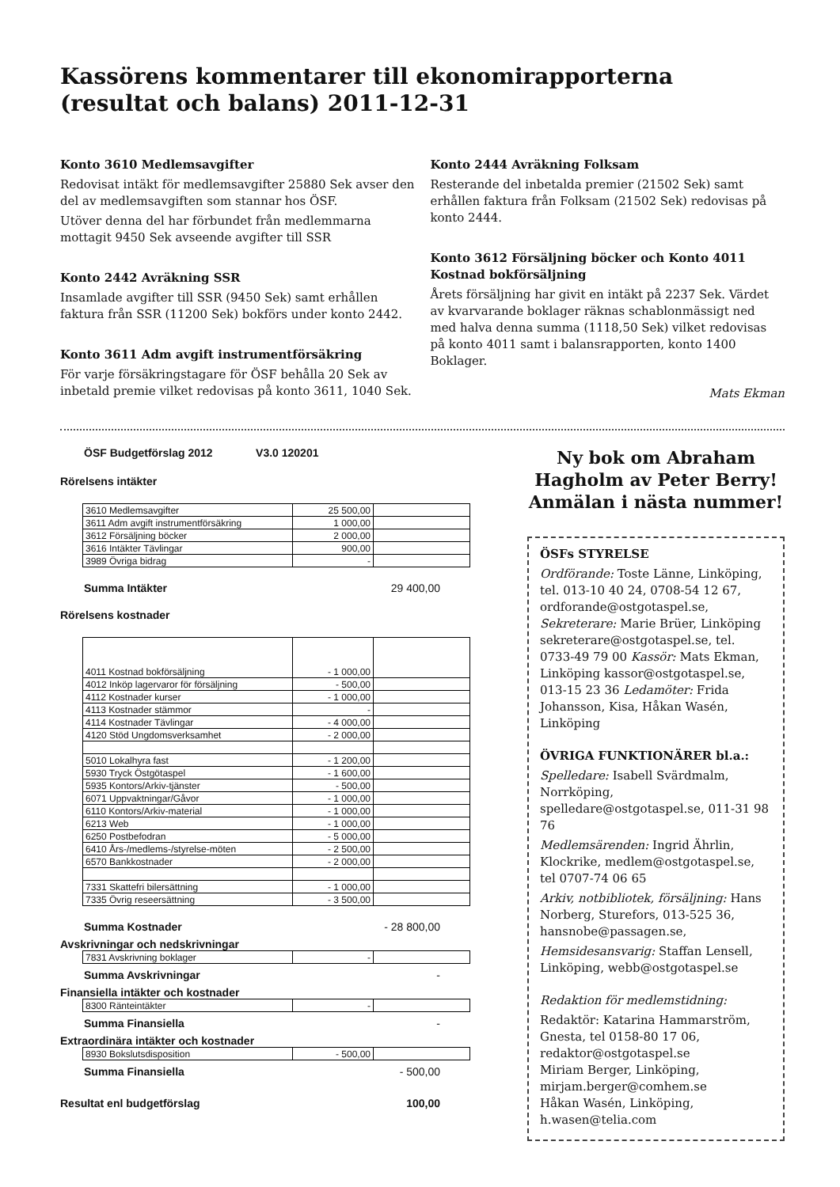Kassörens kommentarer till ekonomirapporterna (resultat och balans) 2011-12-31
Konto 3610 Medlemsavgifter
Redovisat intäkt för medlemsavgifter 25880 Sek avser den del av medlemsavgiften som stannar hos ÖSF.
Utöver denna del har förbundet från medlemmarna mottagit 9450 Sek avseende avgifter till SSR
Konto 2442 Avräkning SSR
Insamlade avgifter till SSR (9450 Sek) samt erhållen faktura från SSR (11200 Sek) bokförs under konto 2442.
Konto 3611 Adm avgift instrumentförsäkring
För varje försäkringstagare för ÖSF behålla 20 Sek av inbetald premie vilket redovisas på konto 3611, 1040 Sek.
Konto 2444 Avräkning Folksam
Resterande del inbetalda premier (21502 Sek) samt erhållen faktura från Folksam (21502 Sek) redovisas på konto 2444.
Konto 3612 Försäljning böcker och Konto 4011 Kostnad bokförsäljning
Årets försäljning har givit en intäkt på 2237 Sek. Värdet av kvarvarande boklager räknas schablonmässigt ned med halva denna summa (1118,50 Sek) vilket redovisas på konto 4011 samt i balansrapporten, konto 1400 Boklager.
Mats Ekman
ÖSF Budgetförslag 2012 V3.0 120201
Rörelsens intäkter
| 3610 Medlemsavgifter | 25 500,00 | |
| 3611 Adm avgift instrumentförsäkring | 1 000,00 | |
| 3612 Försäljning böcker | 2 000,00 | |
| 3616 Intäkter Tävlingar | 900,00 | |
| 3989 Övriga bidrag | - | |
Summa Intäkter 29 400,00
Rörelsens kostnader
| 4011 Kostnad bokförsäljning | - 1 000,00 | |
| 4012 Inköp lagervaror för försäljning | - 500,00 | |
| 4112 Kostnader kurser | - 1 000,00 | |
| 4113 Kostnader stämmor | - | |
| 4114 Kostnader Tävlingar | - 4 000,00 | |
| 4120 Stöd Ungdomsverksamhet | - 2 000,00 | |
| 5010 Lokalhyra fast | - 1 200,00 | |
| 5930 Tryck Östgötaspel | - 1 600,00 | |
| 5935 Kontors/Arkiv-tjänster | - 500,00 | |
| 6071 Uppvaktningar/Gåvor | - 1 000,00 | |
| 6110 Kontors/Arkiv-material | - 1 000,00 | |
| 6213 Web | - 1 000,00 | |
| 6250 Postbefodran | - 5 000,00 | |
| 6410 Års-/medlems-/styrelse-möten | - 2 500,00 | |
| 6570 Bankkostnader | - 2 000,00 | |
| 7331 Skattefri bilersättning | - 1 000,00 | |
| 7335 Övrig reseersättning | - 3 500,00 | |
Summa Kostnader - 28 800,00
Avskrivningar och nedskrivningar
| 7831 Avskrivning boklager | - | |
Summa Avskrivningar -
Finansiella intäkter och kostnader
| 8300 Ränteintäkter | - | |
Summa Finansiella -
Extraordinära intäkter och kostnader
| 8930 Bokslutsdisposition | - 500,00 | |
Summa Finansiella - 500,00
Resultat enl budgetförslag 100,00
Ny bok om Abraham Hagholm av Peter Berry! Anmälan i nästa nummer!
ÖSFs STYRELSE
Ordförande: Toste Länne, Linköping, tel. 013-10 40 24, 0708-54 12 67, ordforande@ostgotaspel.se, Sekreterare: Marie Brüer, Linköping sekreterare@ostgotaspel.se, tel. 0733-49 79 00 Kassör: Mats Ekman, Linköping kassor@ostgotaspel.se, 013-15 23 36 Ledamöter: Frida Johansson, Kisa, Håkan Wasén, Linköping
ÖVRIGA FUNKTIONÄRER bl.a.:
Spelledare: Isabell Svärdmalm, Norrköping, spelledare@ostgotaspel.se, 011-31 98 76
Medlemsärenden: Ingrid Ährlin, Klockrike, medlem@ostgotaspel.se, tel 0707-74 06 65
Arkiv, notbibliotek, försäljning: Hans Norberg, Sturefors, 013-525 36, hansnobe@passagen.se,
Hemsidesansvarig: Staffan Lensell, Linköping, webb@ostgotaspel.se
Redaktion för medlemstidning:
Redaktör: Katarina Hammarström, Gnesta, tel 0158-80 17 06, redaktor@ostgotaspel.se
Miriam Berger, Linköping, mirjam.berger@comhem.se
Håkan Wasén, Linköping, h.wasen@telia.com